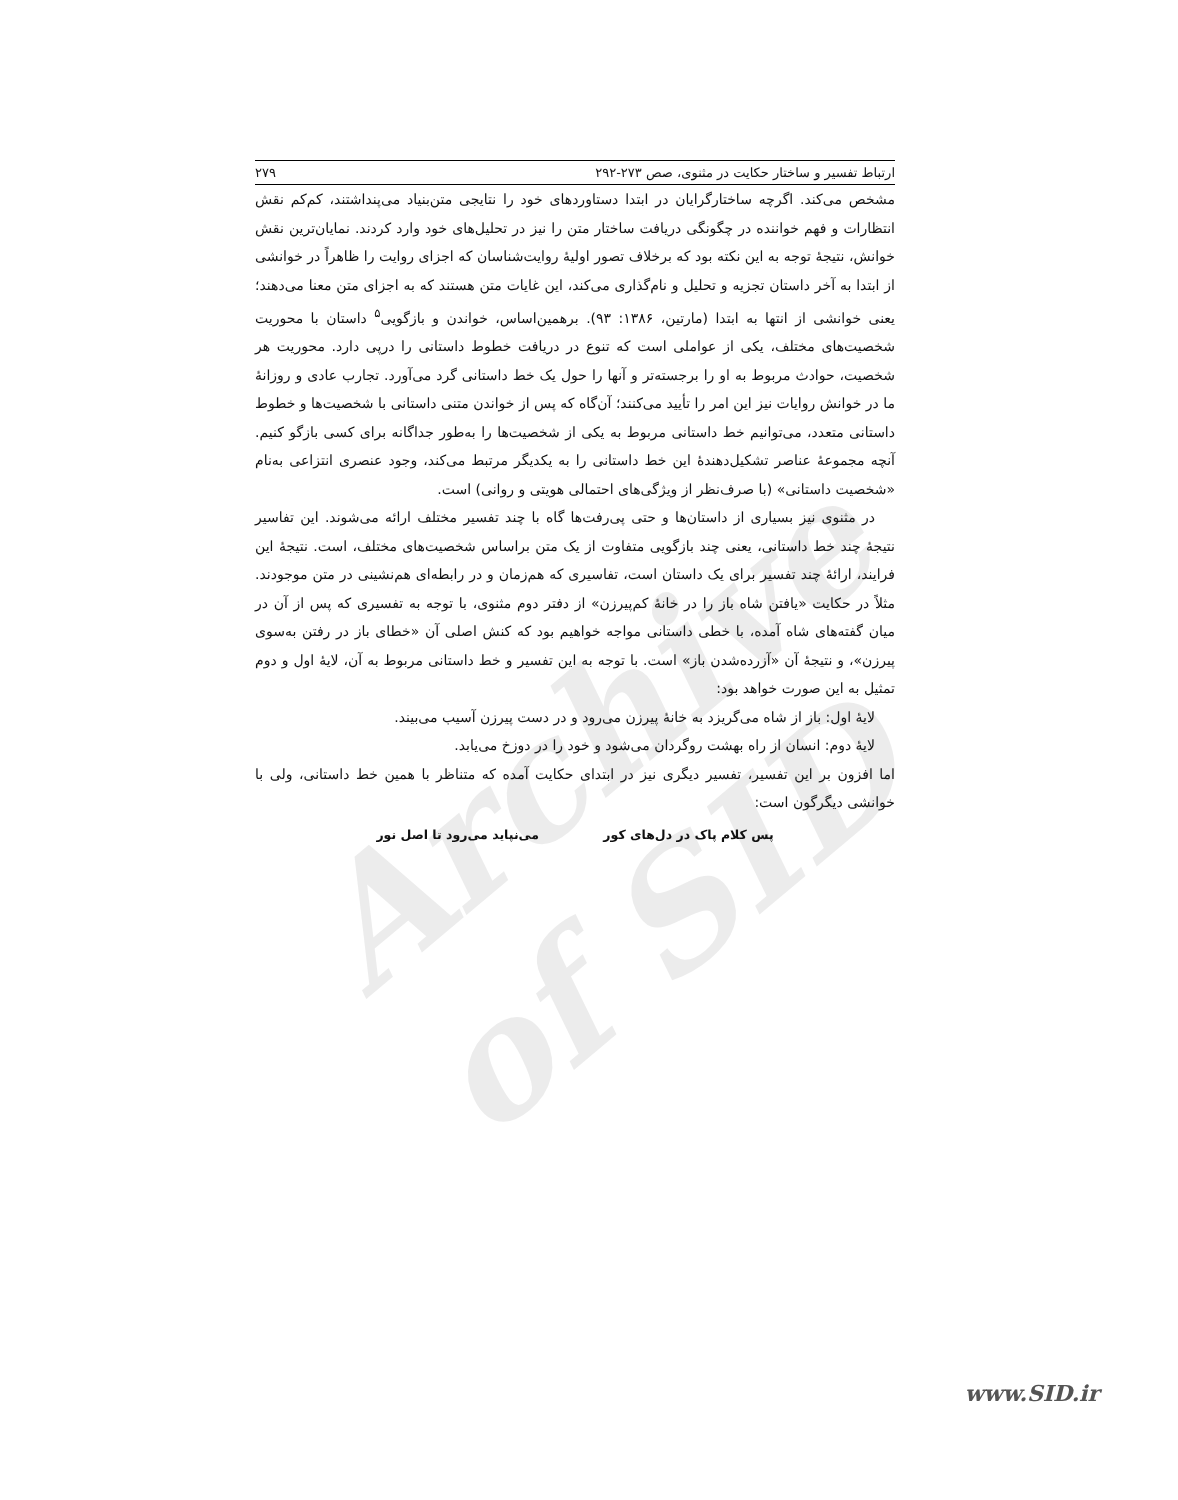Archive of SID
ارتباط تفسیر و ساختار حکایت در مثنوی، صص ۲۷۳-۲۹۲ ۲۷۹
مشخص می‌کند. اگرچه ساختارگرایان در ابتدا دستاوردهای خود را نتایجی متن‌بنیاد می‌پنداشتند، کم‌کم نقش انتظارات و فهم خواننده در چگونگی دریافت ساختار متن را نیز در تحلیل‌های خود وارد کردند. نمایان‌ترین نقش خوانش، نتیجهٔ توجه به این نکته بود که برخلاف تصور اولیهٔ روایت‌شناسان که اجزای روایت را ظاهراً در خوانشی از ابتدا به آخر داستان تجزیه و تحلیل و نام‌گذاری می‌کند، این غایات متن هستند که به اجزای متن معنا می‌دهند؛ یعنی خوانشی از انتها به ابتدا (مارتین، ۱۳۸۶: ۹۳). برهمین‌اساس، خواندن و بازگویی<sup>۵</sup> داستان با محوریت شخصیت‌های مختلف، یکی از عواملی است که تنوع در دریافت خطوط داستانی را درپی دارد. محوریت هر شخصیت، حوادث مربوط به او را برجسته‌تر و آنها را حول یک خط داستانی گرد می‌آورد. تجارب عادی و روزانهٔ ما در خوانش روایات نیز این امر را تأیید می‌کنند؛ آن‌گاه که پس از خواندن متنی داستانی با شخصیت‌ها و خطوط داستانی متعدد، می‌توانیم خط داستانی مربوط به یکی از شخصیت‌ها را به‌طور جداگانه برای کسی بازگو کنیم. آنچه مجموعهٔ عناصر تشکیل‌دهندهٔ این خط داستانی را به یکدیگر مرتبط می‌کند، وجود عنصری انتزاعی به‌نام «شخصیت داستانی» (با صرف‌نظر از ویژگی‌های احتمالی هویتی و روانی) است.
در مثنوی نیز بسیاری از داستان‌ها و حتی پی‌رفت‌ها گاه با چند تفسیر مختلف ارائه می‌شوند. این تفاسیر نتیجهٔ چند خط داستانی، یعنی چند بازگویی متفاوت از یک متن براساس شخصیت‌های مختلف، است. نتیجهٔ این فرایند، ارائهٔ چند تفسیر برای یک داستان است، تفاسیری که هم‌زمان و در رابطه‌ای هم‌نشینی در متن موجودند. مثلاً در حکایت «یافتن شاه باز را در خانهٔ کم‌پیرزن» از دفتر دوم مثنوی، با توجه به تفسیری که پس از آن در میان گفته‌های شاه آمده، با خطی داستانی مواجه خواهیم بود که کنش اصلی آن «خطای باز در رفتن به‌سوی پیرزن»، و نتیجهٔ آن «آزرده‌شدن باز» است. با توجه به این تفسیر و خط داستانی مربوط به آن، لایهٔ اول و دوم تمثیل به این صورت خواهد بود:
لایهٔ اول: باز از شاه می‌گریزد به خانهٔ پیرزن می‌رود و در دست پیرزن آسیب می‌بیند.
لایهٔ دوم: انسان از راه بهشت روگردان می‌شود و خود را در دوزخ می‌یابد.
اما افزون بر این تفسیر، تفسیر دیگری نیز در ابتدای حکایت آمده که متناظر با همین خط داستانی، ولی با خوانشی دیگرگون است:
پس کلام پاک در دل‌های کور می‌نپاید می‌رود تا اصل نور
www.SID.ir